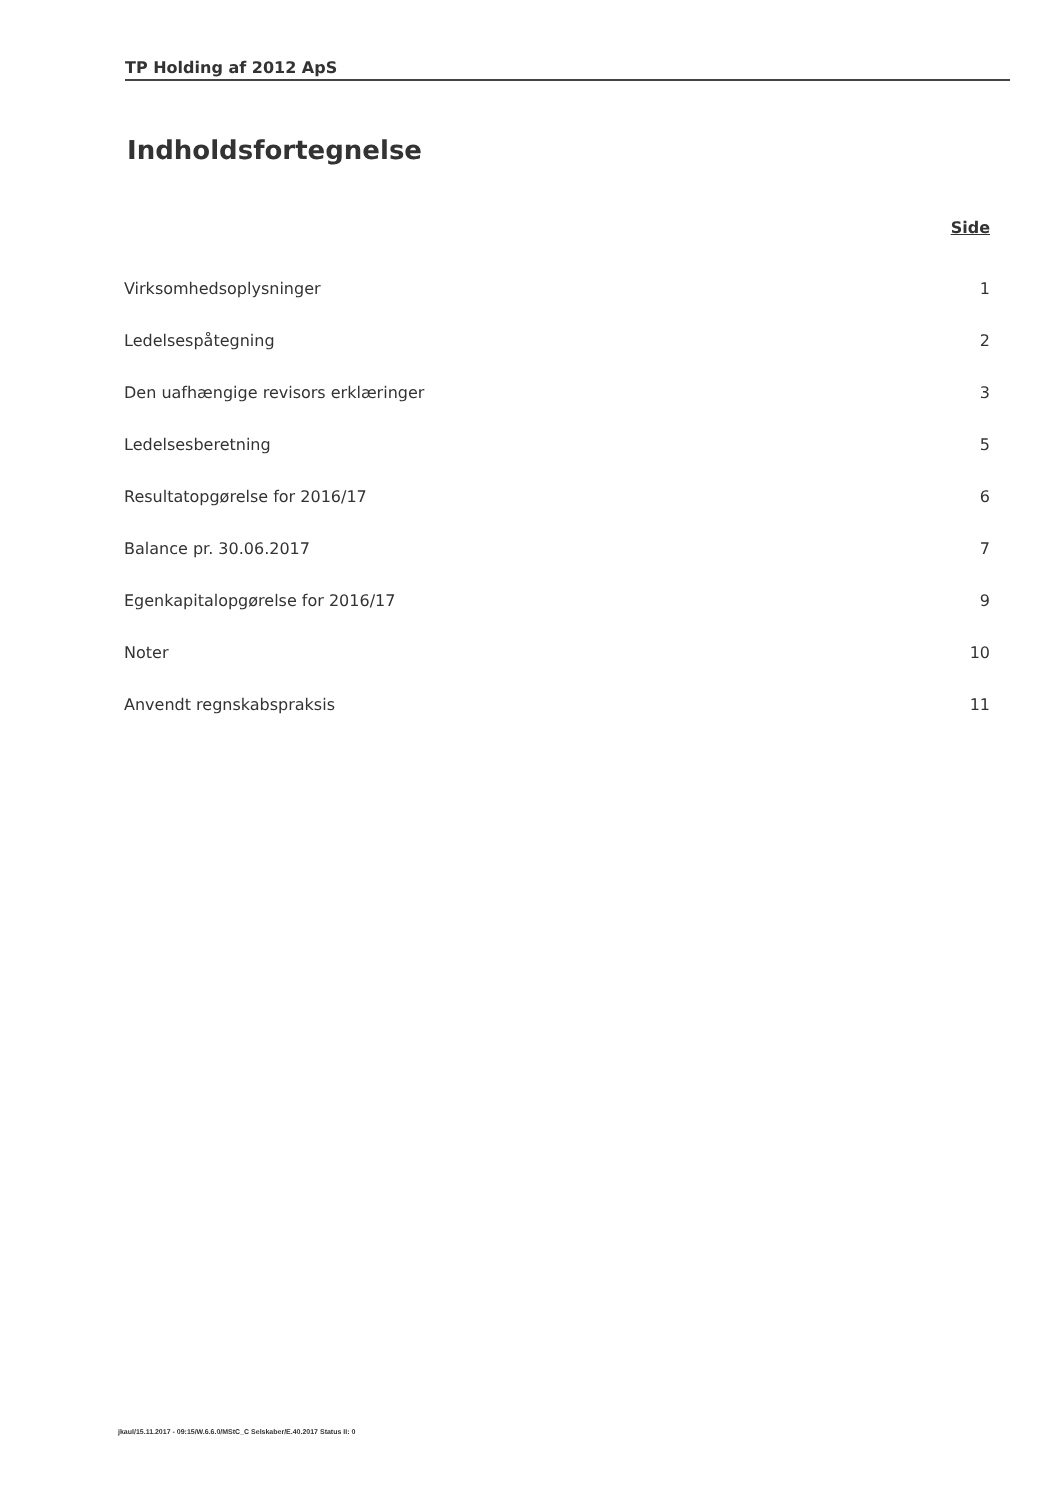TP Holding af 2012 ApS
Indholdsfortegnelse
Side
Virksomhedsoplysninger 1
Ledelsespåtegning 2
Den uafhængige revisors erklæringer 3
Ledelsesberetning 5
Resultatopgørelse for 2016/17 6
Balance pr. 30.06.2017 7
Egenkapitalopgørelse for 2016/17 9
Noter 10
Anvendt regnskabspraksis 11
jkaul/15.11.2017 - 09:15/W.6.6.0/MStC_C Selskaber/E.40.2017 Status II: 0